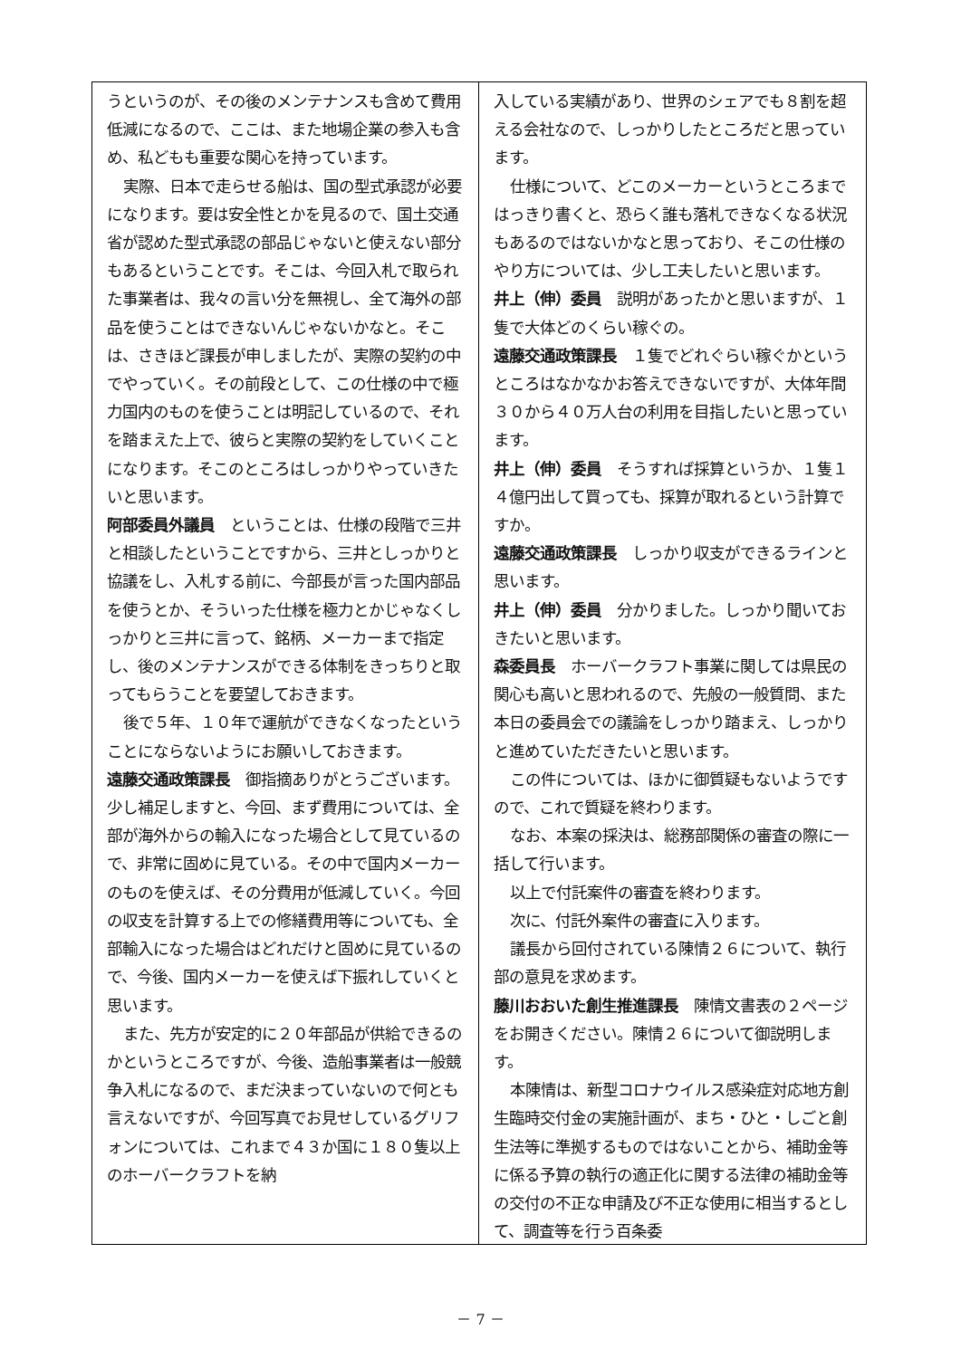うというのが、その後のメンテナンスも含めて費用低減になるので、ここは、また地場企業の参入も含め、私どもも重要な関心を持っています。
実際、日本で走らせる船は、国の型式承認が必要になります。要は安全性とかを見るので、国土交通省が認めた型式承認の部品じゃないと使えない部分もあるということです。そこは、今回入札で取られた事業者は、我々の言い分を無視し、全て海外の部品を使うことはできないんじゃないかなと。そこは、さきほど課長が申しましたが、実際の契約の中でやっていく。その前段として、この仕様の中で極力国内のものを使うことは明記しているので、それを踏まえた上で、彼らと実際の契約をしていくことになります。そこのところはしっかりやっていきたいと思います。
阿部委員外議員　ということは、仕様の段階で三井と相談したということですから、三井としっかりと協議をし、入札する前に、今部長が言った国内部品を使うとか、そういった仕様を極力とかじゃなくしっかりと三井に言って、銘柄、メーカーまで指定し、後のメンテナンスができる体制をきっちりと取ってもらうことを要望しておきます。
後で５年、１０年で運航ができなくなったということにならないようにお願いしておきます。
遠藤交通政策課長　御指摘ありがとうございます。少し補足しますと、今回、まず費用については、全部が海外からの輸入になった場合として見ているので、非常に固めに見ている。その中で国内メーカーのものを使えば、その分費用が低減していく。今回の収支を計算する上での修繕費用等についても、全部輸入になった場合はどれだけと固めに見ているので、今後、国内メーカーを使えば下振れしていくと思います。
また、先方が安定的に２０年部品が供給できるのかというところですが、今後、造船事業者は一般競争入札になるので、まだ決まっていないので何とも言えないですが、今回写真でお見せしているグリフォンについては、これまで４３か国に１８０隻以上のホーバークラフトを納
入している実績があり、世界のシェアでも８割を超える会社なので、しっかりしたところだと思っています。
仕様について、どこのメーカーというところまではっきり書くと、恐らく誰も落札できなくなる状況もあるのではないかなと思っており、そこの仕様のやり方については、少し工夫したいと思います。
井上（伸）委員　説明があったかと思いますが、１隻で大体どのくらい稼ぐの。
遠藤交通政策課長　１隻でどれぐらい稼ぐかというところはなかなかお答えできないですが、大体年間３０から４０万人台の利用を目指したいと思っています。
井上（伸）委員　そうすれば採算というか、１隻１４億円出して買っても、採算が取れるという計算ですか。
遠藤交通政策課長　しっかり収支ができるラインと思います。
井上（伸）委員　分かりました。しっかり聞いておきたいと思います。
森委員長　ホーバークラフト事業に関しては県民の関心も高いと思われるので、先般の一般質問、また本日の委員会での議論をしっかり踏まえ、しっかりと進めていただきたいと思います。
この件については、ほかに御質疑もないようですので、これで質疑を終わります。
なお、本案の採決は、総務部関係の審査の際に一括して行います。
以上で付託案件の審査を終わります。
次に、付託外案件の審査に入ります。
議長から回付されている陳情２６について、執行部の意見を求めます。
藤川おおいた創生推進課長　陳情文書表の２ページをお開きください。陳情２６について御説明します。
本陳情は、新型コロナウイルス感染症対応地方創生臨時交付金の実施計画が、まち・ひと・しごと創生法等に準拠するものではないことから、補助金等に係る予算の執行の適正化に関する法律の補助金等の交付の不正な申請及び不正な使用に相当するとして、調査等を行う百条委
－ 7 －